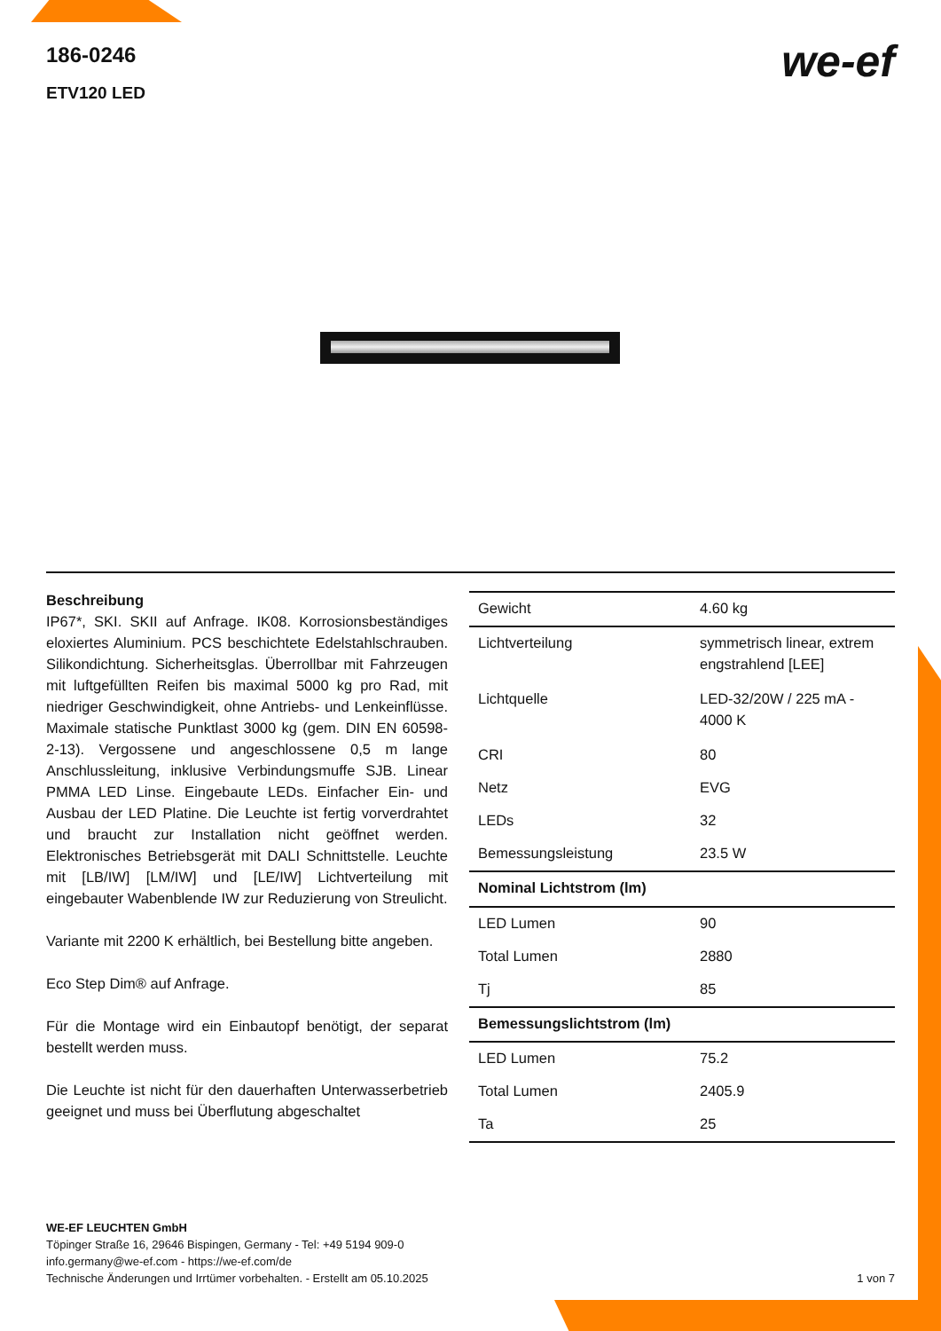186-0246
ETV120 LED
we-ef
Beschreibung
IP67*, SKI. SKII auf Anfrage. IK08. Korrosionsbeständiges eloxiertes Aluminium. PCS beschichtete Edelstahlschrauben. Silikondichtung. Sicherheitsglas. Überrollbar mit Fahrzeugen mit luftgefüllten Reifen bis maximal 5000 kg pro Rad, mit niedriger Geschwindigkeit, ohne Antriebs- und Lenkeinflüsse. Maximale statische Punktlast 3000 kg (gem. DIN EN 60598-2-13). Vergossene und angeschlossene 0,5 m lange Anschlussleitung, inklusive Verbindungsmuffe SJB. Linear PMMA LED Linse. Eingebaute LEDs. Einfacher Ein- und Ausbau der LED Platine. Die Leuchte ist fertig vorverdrahtet und braucht zur Installation nicht geöffnet werden. Elektronisches Betriebsgerät mit DALI Schnittstelle. Leuchte mit [LB/IW] [LM/IW] und [LE/IW] Lichtverteilung mit eingebauter Wabenblende IW zur Reduzierung von Streulicht.
Variante mit 2200 K erhältlich, bei Bestellung bitte angeben.
Eco Step Dim® auf Anfrage.
Für die Montage wird ein Einbautopf benötigt, der separat bestellt werden muss.
Die Leuchte ist nicht für den dauerhaften Unterwasserbetrieb geeignet und muss bei Überflutung abgeschaltet
| Gewicht | 4.60 kg |
| Lichtverteilung | symmetrisch linear, extrem engstrahlend [LEE] |
| Lichtquelle | LED-32/20W / 225 mA - 4000 K |
| CRI | 80 |
| Netz | EVG |
| LEDs | 32 |
| Bemessungsleistung | 23.5 W |
| Nominal Lichtstrom (lm) | |
| LED Lumen | 90 |
| Total Lumen | 2880 |
| Tj | 85 |
| Bemessungslichtstrom (lm) | |
| LED Lumen | 75.2 |
| Total Lumen | 2405.9 |
| Ta | 25 |
WE-EF LEUCHTEN GmbH
Töpinger Straße 16, 29646 Bispingen, Germany - Tel: +49 5194 909-0
info.germany@we-ef.com - https://we-ef.com/de
Technische Änderungen und Irrtümer vorbehalten. - Erstellt am 05.10.2025
1 von 7